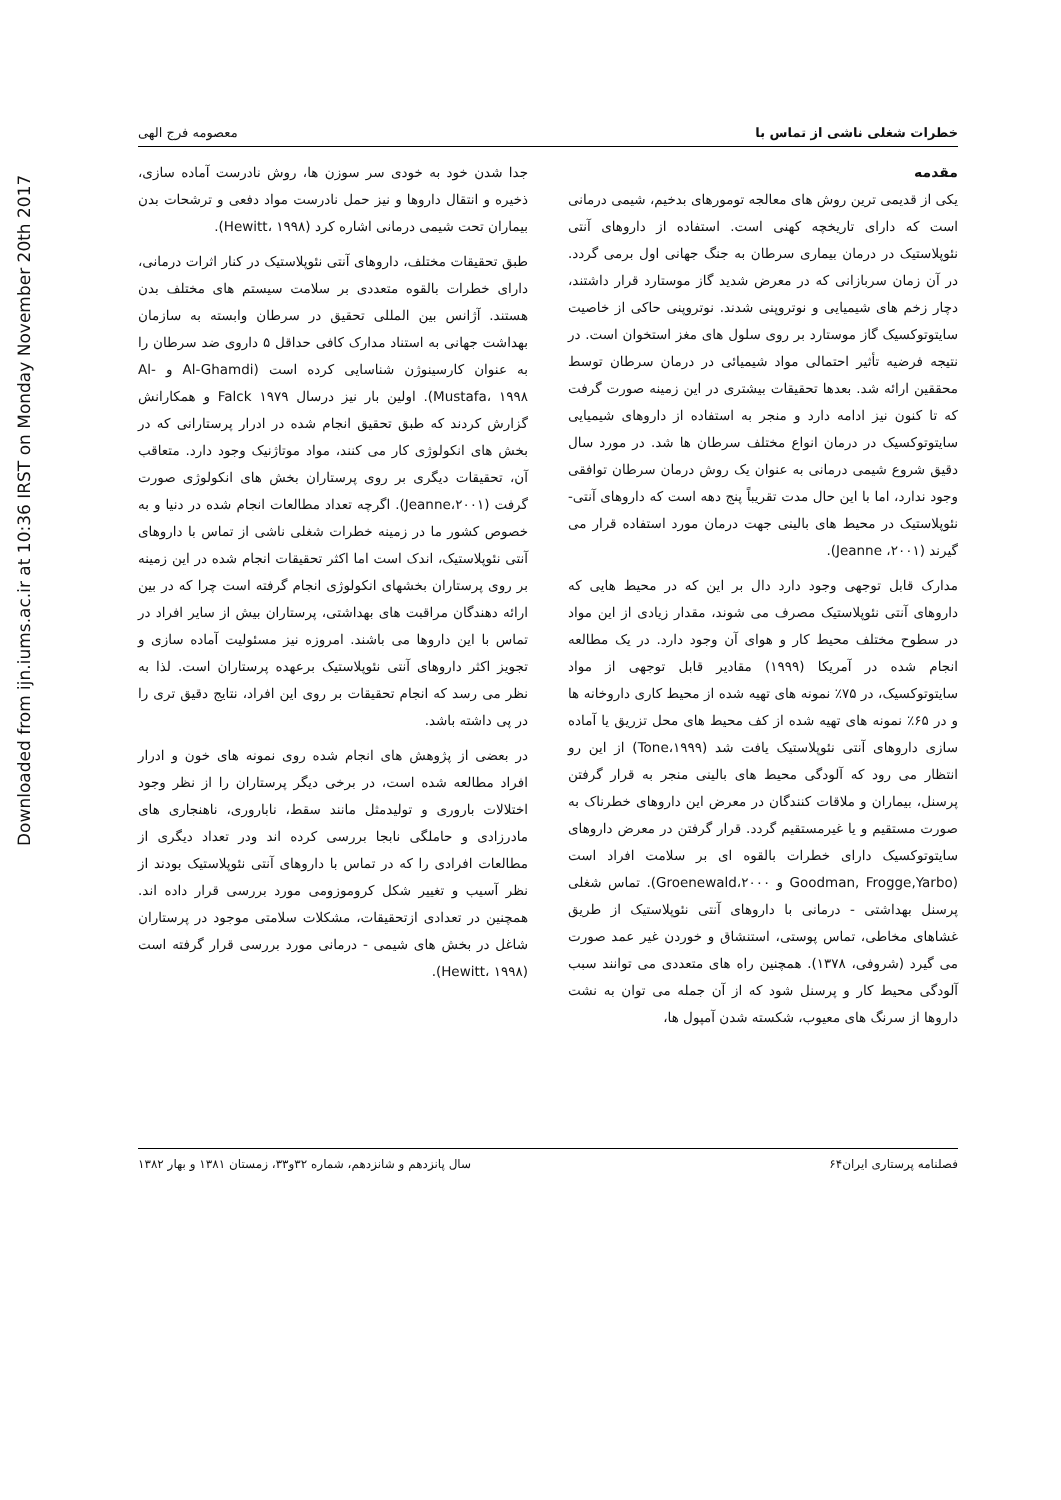Downloaded from ijn.iums.ac.ir at 10:36 IRST on Monday November 20th 2017
خطرات شغلی ناشی از تماس با معصومه فرج الهی
مقدمه
یکی از قدیمی ترین روش های معالجه تومورهای بدخیم، شیمی درمانی است که دارای تاریخچه کهنی است. استفاده از داروهای آنتی نئوپلاستیک در درمان بیماری سرطان به جنگ جهانی اول برمی گردد. در آن زمان سربازانی که در معرض شدید گاز موستارد قرار داشتند، دچار زخم های شیمیایی و نوتروپنی شدند. نوتروپنی حاکی از خاصیت سایتوتوکسیک گاز موستارد بر روی سلول های مغز استخوان است. در نتیجه فرضیه تأثیر احتمالی مواد شیمیائی در درمان سرطان توسط محققین ارائه شد. بعدها تحقیقات بیشتری در این زمینه صورت گرفت که تا کنون نیز ادامه دارد و منجر به استفاده از داروهای شیمیایی سایتوتوکسیک در درمان انواع مختلف سرطان ها شد. در مورد سال دقیق شروع شیمی درمانی به عنوان یک روش درمان سرطان توافقی وجود ندارد، اما با این حال مدت تقریباً پنج دهه است که داروهای آنتی- نئوپلاستیک در محیط های بالینی جهت درمان مورد استفاده قرار می گیرند (Jeanne ،۲۰۰۱).
مدارک قابل توجهی وجود دارد دال بر این که در محیط هایی که داروهای آنتی نئوپلاستیک مصرف می شوند، مقدار زیادی از این مواد در سطوح مختلف محیط کار و هوای آن وجود دارد. در یک مطالعه انجام شده در آمریکا (۱۹۹۹) مقادیر قابل توجهی از مواد سایتوتوکسیک، در ۷۵٪ نمونه های تهیه شده از محیط کاری داروخانه ها و در ۶۵٪ نمونه های تهیه شده از کف محیط های محل تزریق یا آماده سازی داروهای آنتی نئوپلاستیک یافت شد (Tone،۱۹۹۹) از این رو انتظار می رود که آلودگی محیط های بالینی منجر به قرار گرفتن پرسنل، بیماران و ملاقات کنندگان در معرض این داروهای خطرناک به صورت مستقیم و یا غیرمستقیم گردد. قرار گرفتن در معرض داروهای سایتوتوکسیک دارای خطرات بالقوه ای بر سلامت افراد است (Goodman, Frogge,Yarbo و Groenewald،۲۰۰۰). تماس شغلی پرسنل بهداشتی - درمانی با داروهای آنتی نئوپلاستیک از طریق غشاهای مخاطی، تماس پوستی، استنشاق و خوردن غیر عمد صورت می گیرد (شروفی، ۱۳۷۸). همچنین راه های متعددی می توانند سبب آلودگی محیط کار و پرسنل شود که از آن جمله می توان به نشت داروها از سرنگ های معیوب، شکسته شدن آمپول ها،
جدا شدن خود به خودی سر سوزن ها، روش نادرست آماده سازی، ذخیره و انتقال داروها و نیز حمل نادرست مواد دفعی و ترشحات بدن بیماران تحت شیمی درمانی اشاره کرد (Hewitt، ۱۹۹۸).
طبق تحقیقات مختلف، داروهای آنتی نئوپلاستیک در کنار اثرات درمانی، دارای خطرات بالقوه متعددی بر سلامت سیستم های مختلف بدن هستند. آژانس بین المللی تحقیق در سرطان وابسته به سازمان بهداشت جهانی به استناد مدارک کافی حداقل ۵ داروی ضد سرطان را به عنوان کارسینوژن شناسایی کرده است (Al-Ghamdi و Al-Mustafa، ۱۹۹۸). اولین بار نیز درسال ۱۹۷۹ Falck و همکارانش گزارش کردند که طبق تحقیق انجام شده در ادرار پرستارانی که در بخش های انکولوژی کار می کنند، مواد موتاژنیک وجود دارد. متعاقب آن، تحقیقات دیگری بر روی پرستاران بخش های انکولوژی صورت گرفت (Jeanne،۲۰۰۱). اگرچه تعداد مطالعات انجام شده در دنیا و به خصوص کشور ما در زمینه خطرات شغلی ناشی از تماس با داروهای آنتی نئوپلاستیک، اندک است اما اکثر تحقیقات انجام شده در این زمینه بر روی پرستاران بخشهای انکولوژی انجام گرفته است چرا که در بین ارائه دهندگان مراقبت های بهداشتی، پرستاران بیش از سایر افراد در تماس با این داروها می باشند. امروزه نیز مسئولیت آماده سازی و تجویز اکثر داروهای آنتی نئوپلاستیک برعهده پرستاران است. لذا به نظر می رسد که انجام تحقیقات بر روی این افراد، نتایج دقیق تری را در پی داشته باشد.
در بعضی از پژوهش های انجام شده روی نمونه های خون و ادرار افراد مطالعه شده است، در برخی دیگر پرستاران را از نظر وجود اختلالات باروری و تولیدمثل مانند سقط، ناباروری، ناهنجاری های مادرزادی و حاملگی نابجا بررسی کرده اند ودر تعداد دیگری از مطالعات افرادی را که در تماس با داروهای آنتی نئوپلاستیک بودند از نظر آسیب و تغییر شکل کروموزومی مورد بررسی قرار داده اند. همچنین در تعدادی ازتحقیقات، مشکلات سلامتی موجود در پرستاران شاغل در بخش های شیمی - درمانی مورد بررسی قرار گرفته است (Hewitt، ۱۹۹۸).
فصلنامه پرستاری ایران۶۴ سال پانزدهم و شانزدهم، شماره ۳۲و۳۳، زمستان ۱۳۸۱ و بهار ۱۳۸۲